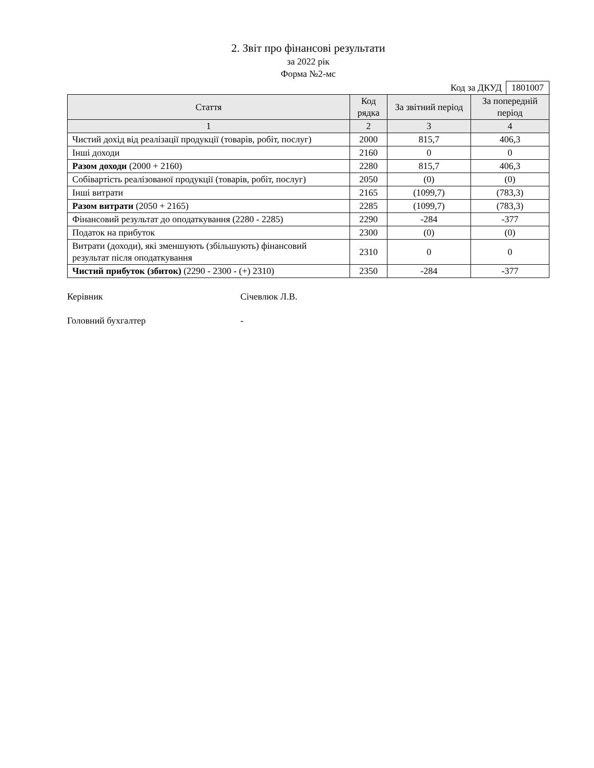2. Звіт про фінансові результати
за 2022 рік
Форма №2-мс
Код за ДКУД 1801007
| Стаття | Код рядка | За звітний період | За попередній період |
| --- | --- | --- | --- |
| 1 | 2 | 3 | 4 |
| Чистий дохід від реалізації продукції (товарів, робіт, послуг) | 2000 | 815,7 | 406,3 |
| Інші доходи | 2160 | 0 | 0 |
| Разом доходи (2000 + 2160) | 2280 | 815,7 | 406,3 |
| Собівартість реалізованої продукції (товарів, робіт, послуг) | 2050 | (0) | (0) |
| Інші витрати | 2165 | (1099,7) | (783,3) |
| Разом витрати (2050 + 2165) | 2285 | (1099,7) | (783,3) |
| Фінансовий результат до оподаткування (2280 - 2285) | 2290 | -284 | -377 |
| Податок на прибуток | 2300 | (0) | (0) |
| Витрати (доходи), які зменшують (збільшують) фінансовий результат після оподаткування | 2310 | 0 | 0 |
| Чистий прибуток (збиток) (2290 - 2300 - (+) 2310) | 2350 | -284 | -377 |
Керівник Січевлюк Л.В.
Головний бухгалтер -